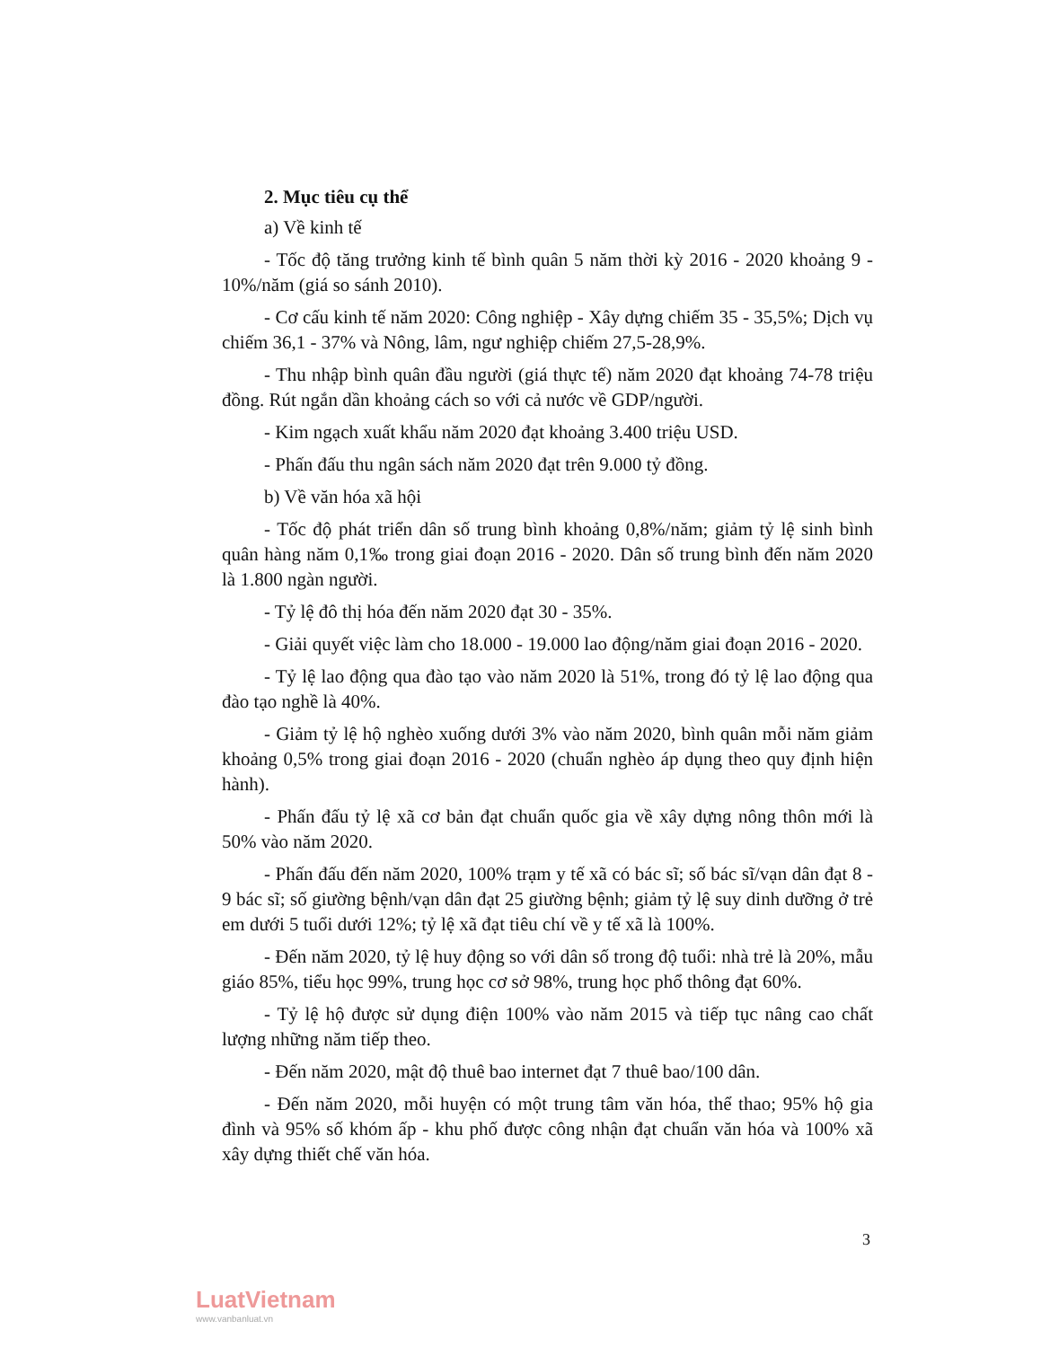2. Mục tiêu cụ thể
a) Về kinh tế
- Tốc độ tăng trưởng kinh tế bình quân 5 năm thời kỳ 2016 - 2020 khoảng 9 - 10%/năm (giá so sánh 2010).
- Cơ cấu kinh tế năm 2020: Công nghiệp - Xây dựng chiếm 35 - 35,5%; Dịch vụ chiếm 36,1 - 37% và Nông, lâm, ngư nghiệp chiếm 27,5-28,9%.
- Thu nhập bình quân đầu người (giá thực tế) năm 2020 đạt khoảng 74-78 triệu đồng. Rút ngắn dần khoảng cách so với cả nước về GDP/người.
- Kim ngạch xuất khẩu năm 2020 đạt khoảng 3.400 triệu USD.
- Phấn đấu thu ngân sách năm 2020 đạt trên 9.000 tỷ đồng.
b) Về văn hóa xã hội
- Tốc độ phát triển dân số trung bình khoảng 0,8%/năm; giảm tỷ lệ sinh bình quân hàng năm 0,1‰ trong giai đoạn 2016 - 2020. Dân số trung bình đến năm 2020 là 1.800 ngàn người.
- Tỷ lệ đô thị hóa đến năm 2020 đạt 30 - 35%.
- Giải quyết việc làm cho 18.000 - 19.000 lao động/năm giai đoạn 2016 - 2020.
- Tỷ lệ lao động qua đào tạo vào năm 2020 là 51%, trong đó tỷ lệ lao động qua đào tạo nghề là 40%.
- Giảm tỷ lệ hộ nghèo xuống dưới 3% vào năm 2020, bình quân mỗi năm giảm khoảng 0,5% trong giai đoạn 2016 - 2020 (chuẩn nghèo áp dụng theo quy định hiện hành).
- Phấn đấu tỷ lệ xã cơ bản đạt chuẩn quốc gia về xây dựng nông thôn mới là 50% vào năm 2020.
- Phấn đấu đến năm 2020, 100% trạm y tế xã có bác sĩ; số bác sĩ/vạn dân đạt 8 - 9 bác sĩ; số giường bệnh/vạn dân đạt 25 giường bệnh; giảm tỷ lệ suy dinh dưỡng ở trẻ em dưới 5 tuổi dưới 12%; tỷ lệ xã đạt tiêu chí về y tế xã là 100%.
- Đến năm 2020, tỷ lệ huy động so với dân số trong độ tuổi: nhà trẻ là 20%, mẫu giáo 85%, tiểu học 99%, trung học cơ sở 98%, trung học phổ thông đạt 60%.
- Tỷ lệ hộ được sử dụng điện 100% vào năm 2015 và tiếp tục nâng cao chất lượng những năm tiếp theo.
- Đến năm 2020, mật độ thuê bao internet đạt 7 thuê bao/100 dân.
- Đến năm 2020, mỗi huyện có một trung tâm văn hóa, thể thao; 95% hộ gia đình và 95% số khóm ấp - khu phố được công nhận đạt chuẩn văn hóa và 100% xã xây dựng thiết chế văn hóa.
3
LuatVietnam
www.vanbanluat.vn